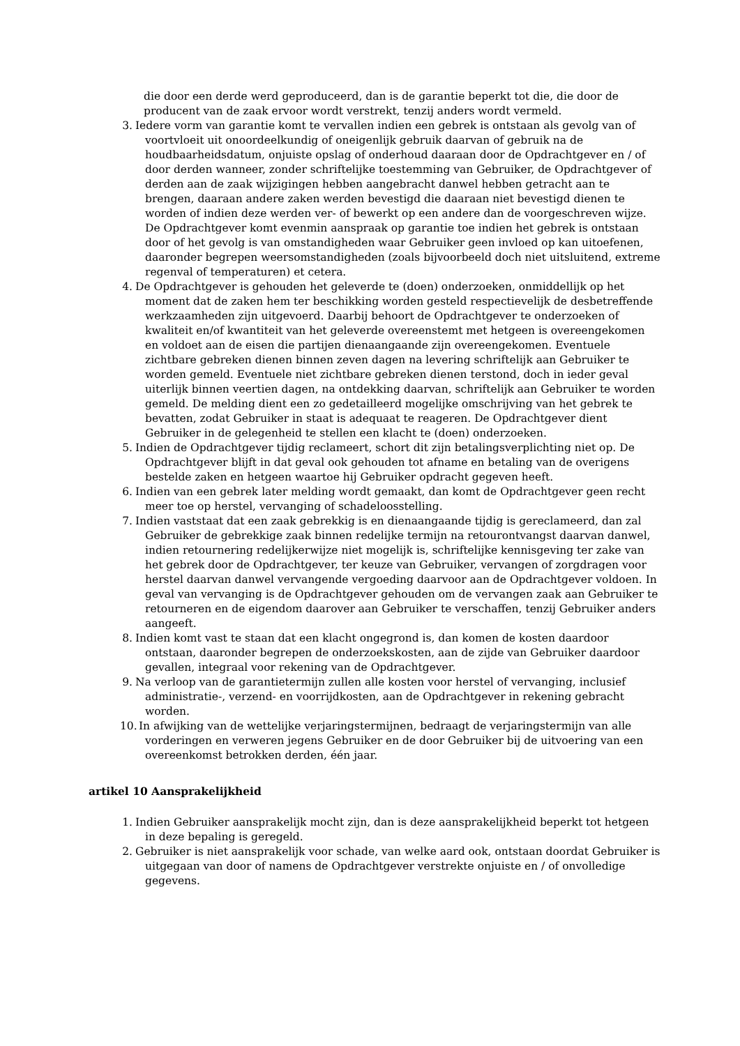die door een derde werd geproduceerd, dan is de garantie beperkt tot die, die door de producent van de zaak ervoor wordt verstrekt, tenzij anders wordt vermeld.
3. Iedere vorm van garantie komt te vervallen indien een gebrek is ontstaan als gevolg van of voortvloeit uit onoordeelkundig of oneigenlijk gebruik daarvan of gebruik na de houdbaarheidsdatum, onjuiste opslag of onderhoud daaraan door de Opdrachtgever en / of door derden wanneer, zonder schriftelijke toestemming van Gebruiker, de Opdrachtgever of derden aan de zaak wijzigingen hebben aangebracht danwel hebben getracht aan te brengen, daaraan andere zaken werden bevestigd die daaraan niet bevestigd dienen te worden of indien deze werden ver- of bewerkt op een andere dan de voorgeschreven wijze. De Opdrachtgever komt evenmin aanspraak op garantie toe indien het gebrek is ontstaan door of het gevolg is van omstandigheden waar Gebruiker geen invloed op kan uitoefenen, daaronder begrepen weersomstandigheden (zoals bijvoorbeeld doch niet uitsluitend, extreme regenval of temperaturen) et cetera.
4. De Opdrachtgever is gehouden het geleverde te (doen) onderzoeken, onmiddellijk op het moment dat de zaken hem ter beschikking worden gesteld respectievelijk de desbetreffende werkzaamheden zijn uitgevoerd. Daarbij behoort de Opdrachtgever te onderzoeken of kwaliteit en/of kwantiteit van het geleverde overeenstemt met hetgeen is overeengekomen en voldoet aan de eisen die partijen dienaangaande zijn overeengekomen. Eventuele zichtbare gebreken dienen binnen zeven dagen na levering schriftelijk aan Gebruiker te worden gemeld. Eventuele niet zichtbare gebreken dienen terstond, doch in ieder geval uiterlijk binnen veertien dagen, na ontdekking daarvan, schriftelijk aan Gebruiker te worden gemeld. De melding dient een zo gedetailleerd mogelijke omschrijving van het gebrek te bevatten, zodat Gebruiker in staat is adequaat te reageren. De Opdrachtgever dient Gebruiker in de gelegenheid te stellen een klacht te (doen) onderzoeken.
5. Indien de Opdrachtgever tijdig reclameert, schort dit zijn betalingsverplichting niet op. De Opdrachtgever blijft in dat geval ook gehouden tot afname en betaling van de overigens bestelde zaken en hetgeen waartoe hij Gebruiker opdracht gegeven heeft.
6. Indien van een gebrek later melding wordt gemaakt, dan komt de Opdrachtgever geen recht meer toe op herstel, vervanging of schadeloosstelling.
7. Indien vaststaat dat een zaak gebrekkig is en dienaangaande tijdig is gereclameerd, dan zal Gebruiker de gebrekkige zaak binnen redelijke termijn na retourontvangst daarvan danwel, indien retournering redelijkerwijze niet mogelijk is, schriftelijke kennisgeving ter zake van het gebrek door de Opdrachtgever, ter keuze van Gebruiker, vervangen of zorgdragen voor herstel daarvan danwel vervangende vergoeding daarvoor aan de Opdrachtgever voldoen. In geval van vervanging is de Opdrachtgever gehouden om de vervangen zaak aan Gebruiker te retourneren en de eigendom daarover aan Gebruiker te verschaffen, tenzij Gebruiker anders aangeeft.
8. Indien komt vast te staan dat een klacht ongegrond is, dan komen de kosten daardoor ontstaan, daaronder begrepen de onderzoekskosten, aan de zijde van Gebruiker daardoor gevallen, integraal voor rekening van de Opdrachtgever.
9. Na verloop van de garantietermijn zullen alle kosten voor herstel of vervanging, inclusief administratie-, verzend- en voorrijdkosten, aan de Opdrachtgever in rekening gebracht worden.
10. In afwijking van de wettelijke verjaringstermijnen, bedraagt de verjaringstermijn van alle vorderingen en verweren jegens Gebruiker en de door Gebruiker bij de uitvoering van een overeenkomst betrokken derden, één jaar.
artikel 10 Aansprakelijkheid
1. Indien Gebruiker aansprakelijk mocht zijn, dan is deze aansprakelijkheid beperkt tot hetgeen in deze bepaling is geregeld.
2. Gebruiker is niet aansprakelijk voor schade, van welke aard ook, ontstaan doordat Gebruiker is uitgegaan van door of namens de Opdrachtgever verstrekte onjuiste en / of onvolledige gegevens.